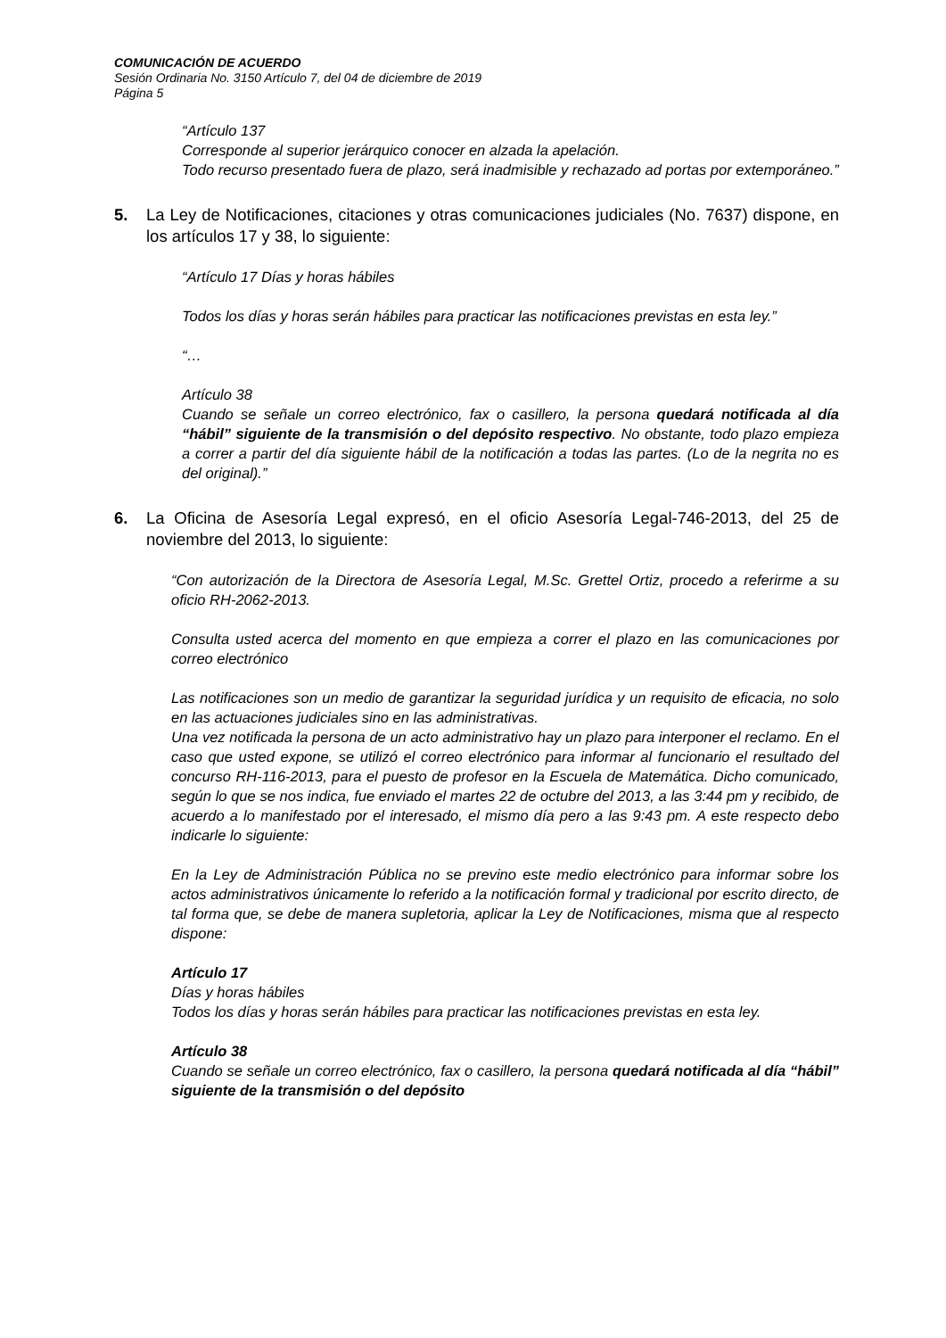COMUNICACIÓN DE ACUERDO
Sesión Ordinaria No. 3150 Artículo 7, del 04 de diciembre de 2019
Página 5
“Artículo 137
Corresponde al superior jerárquico conocer en alzada la apelación.
Todo recurso presentado fuera de plazo, será inadmisible y rechazado ad portas por extemporáneo.”
5. La Ley de Notificaciones, citaciones y otras comunicaciones judiciales (No. 7637) dispone, en los artículos 17 y 38, lo siguiente:
“Artículo 17 Días y horas hábiles
Todos los días y horas serán hábiles para practicar las notificaciones previstas en esta ley.”
“…
Artículo 38
Cuando se señale un correo electrónico, fax o casillero, la persona quedará notificada al día “hábil” siguiente de la transmisión o del depósito respectivo. No obstante, todo plazo empieza a correr a partir del día siguiente hábil de la notificación a todas las partes. (Lo de la negrita no es del original).”
6. La Oficina de Asesoría Legal expresó, en el oficio Asesoría Legal-746-2013, del 25 de noviembre del 2013, lo siguiente:
“Con autorización de la Directora de Asesoría Legal, M.Sc. Grettel Ortiz, procedo a referirme a su oficio RH-2062-2013.
Consulta usted acerca del momento en que empieza a correr el plazo en las comunicaciones por correo electrónico
Las notificaciones son un medio de garantizar la seguridad jurídica y un requisito de eficacia, no solo en las actuaciones judiciales sino en las administrativas.
Una vez notificada la persona de un acto administrativo hay un plazo para interponer el reclamo. En el caso que usted expone, se utilizó el correo electrónico para informar al funcionario el resultado del concurso RH-116-2013, para el puesto de profesor en la Escuela de Matemática. Dicho comunicado, según lo que se nos indica, fue enviado el martes 22 de octubre del 2013, a las 3:44 pm y recibido, de acuerdo a lo manifestado por el interesado, el mismo día pero a las 9:43 pm. A este respecto debo indicarle lo siguiente:
En la Ley de Administración Pública no se previno este medio electrónico para informar sobre los actos administrativos únicamente lo referido a la notificación formal y tradicional por escrito directo, de tal forma que, se debe de manera supletoria, aplicar la Ley de Notificaciones, misma que al respecto dispone:
Artículo 17
Días y horas hábiles
Todos los días y horas serán hábiles para practicar las notificaciones previstas en esta ley.
Artículo 38
Cuando se señale un correo electrónico, fax o casillero, la persona quedará notificada al día “hábil” siguiente de la transmisión o del depósito